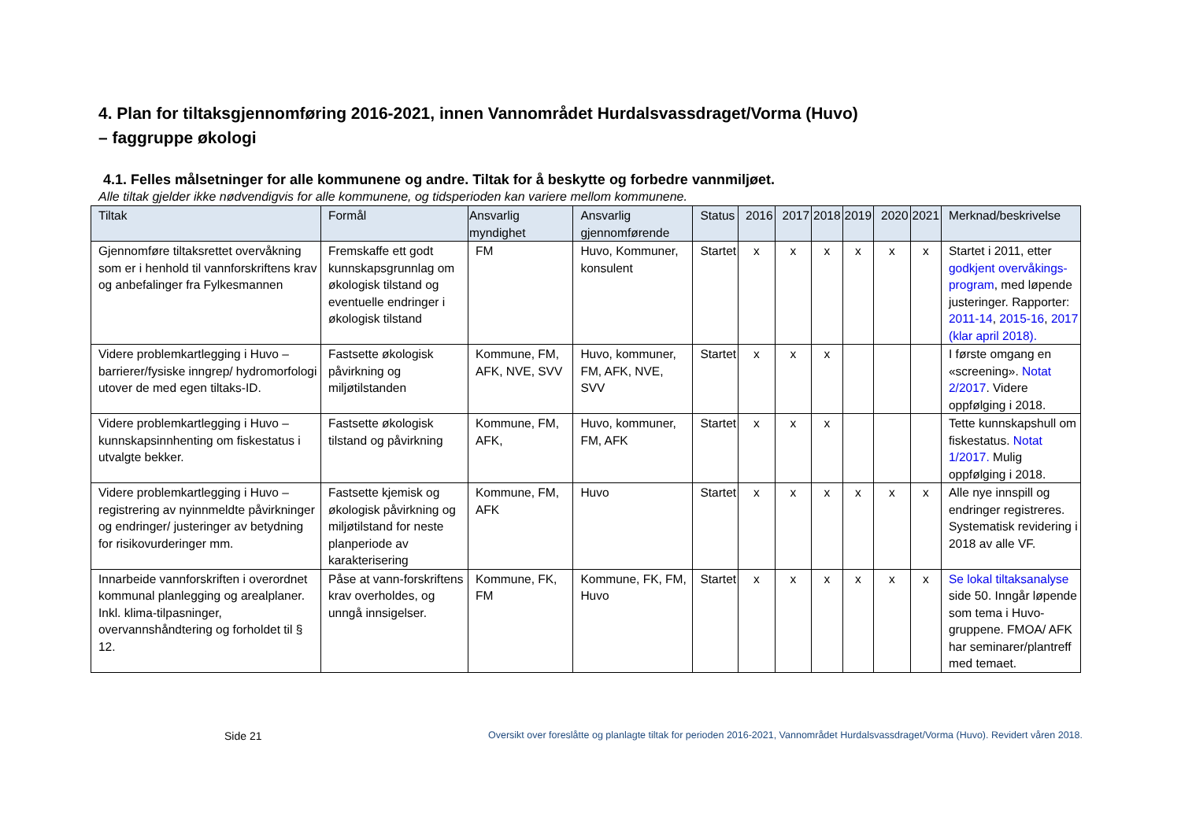4. Plan for tiltaksgjennomføring 2016-2021, innen Vannområdet Hurdalsvassdraget/Vorma (Huvo)
– faggruppe økologi
4.1. Felles målsetninger for alle kommunene og andre. Tiltak for å beskytte og forbedre vannmiljøet.
Alle tiltak gjelder ikke nødvendigvis for alle kommunene, og tidsperioden kan variere mellom kommunene.
| Tiltak | Formål | Ansvarlig myndighet | Ansvarlig gjennomførende | Status | 2016 | 2017 | 2018 | 2019 | 2020 | 2021 | Merknad/beskrivelse |
| --- | --- | --- | --- | --- | --- | --- | --- | --- | --- | --- | --- |
| Gjennomføre tiltaksrettet overvåkning som er i henhold til vannforskriftens krav og anbefalinger fra Fylkesmannen | Fremskaffe ett godt kunnskapsgrunnlag om økologisk tilstand og eventuelle endringer i økologisk tilstand | FM | Huvo, Kommuner, konsulent | Startet | x | x | x | x | x | x | Startet i 2011, etter godkjent overvåkings-program , med løpende justeringer. Rapporter: 2011-14 , 2015-16 , 2017 (klar april 2018). |
| Videre problemkartlegging i Huvo – barrierer/fysiske inngrep/ hydromorfologi utover de med egen tiltaks-ID. | Fastsette økologisk påvirkning og miljøtilstanden | Kommune, FM, AFK, NVE, SVV | Huvo, kommuner, FM, AFK, NVE, SVV | Startet | x | x | x | | | | I første omgang en «screening». Notat 2/2017 . Videre oppfølging i 2018. |
| Videre problemkartlegging i Huvo – kunnskapsinnhenting om fiskestatus i utvalgte bekker. | Fastsette økologisk tilstand og påvirkning | Kommune, FM, AFK, | Huvo, kommuner, FM, AFK | Startet | x | x | x | | | | Tette kunnskapshull om fiskestatus. Notat 1/2017. Mulig oppfølging i 2018. |
| Videre problemkartlegging i Huvo – registrering av nyinnmeldte påvirkninger og endringer/ justeringer av betydning for risikovurderinger mm. | Fastsette kjemisk og økologisk påvirkning og miljøtilstand for neste planperiode av karakterisering | Kommune, FM, AFK | Huvo | Startet | x | x | x | x | x | x | Alle nye innspill og endringer registreres. Systematisk revidering i 2018 av alle VF. |
| Innarbeide vannforskriften i overordnet kommunal planlegging og arealplaner. Inkl. klima-tilpasninger, overvannshåndtering og forholdet til § 12. | Påse at vann-forskriftens krav overholdes, og unngå innsigelser. | Kommune, FK, FM | Kommune, FK, FM, Huvo | Startet | x | x | x | x | x | x | Se lokal tiltaksanalyse side 50. Inngår løpende som tema i Huvo-gruppene. FMOA/ AFK har seminarer/plantreff med temaet. |
Side 21 Oversikt over foreslåtte og planlagte tiltak for perioden 2016-2021, Vannområdet Hurdalsvassdraget/Vorma (Huvo). Revidert våren 2018.